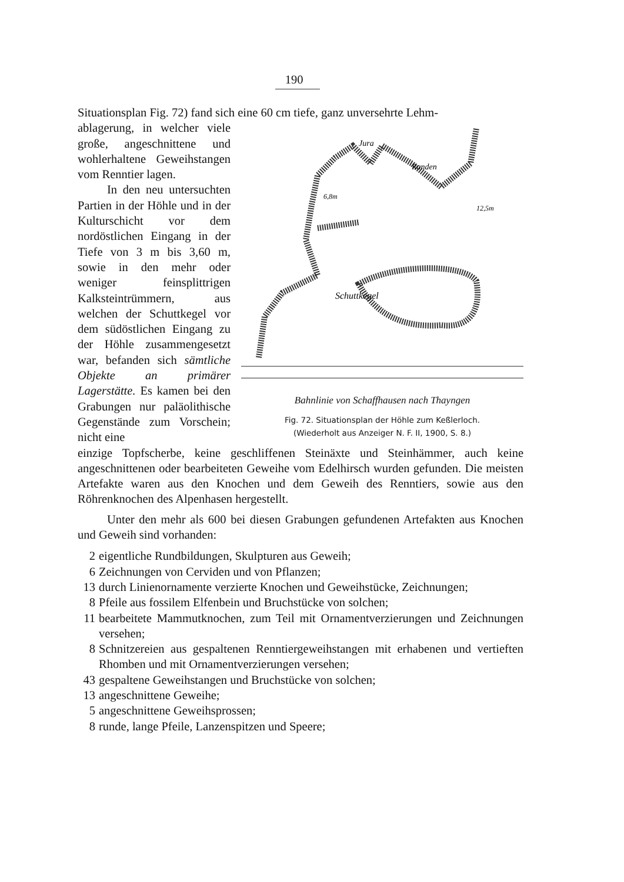190
Situationsplan Fig. 72) fand sich eine 60 cm tiefe, ganz unversehrte Lehm-
Schuttkegel
Jura
Randen
6,8m
12,5m
Bahnlinie von Schaffhausen nach Thayngen
Fig. 72. Situationsplan der Höhle zum Keßlerloch.
(Wiederholt aus Anzeiger N. F. II, 1900, S. 8.)
ablagerung, in welcher viele große, angeschnittene und wohlerhaltene Geweih­stangen vom Renntier lagen.
In den neu untersuch­ten Partien in der Höhle und in der Kulturschicht vor dem nordöstlichen Ein­gang in der Tiefe von 3 m bis 3,60 m, sowie in den mehr oder weniger fein­splittrigen Kalksteintrüm­mern, aus welchen der Schuttkegel vor dem süd­östlichen Eingang zu der Höhle zusammengesetzt war, befanden sich sämt­liche Objekte an primärer Lagerstätte. Es kamen bei den Grabungen nur pa­läolithische Gegenstände zum Vorschein; nicht eine
einzige Topfscherbe, keine geschliffenen Steinäxte und Steinhämmer, auch keine angeschnittenen oder bearbeiteten Geweihe vom Edelhirsch wur­den gefunden. Die meisten Artefakte waren aus den Knochen und dem Geweih des Renntiers, sowie aus den Röhrenknochen des Alpenhasen her­gestellt.
Unter den mehr als 600 bei diesen Grabungen gefundenen Artefakten aus Knochen und Geweih sind vorhanden:
2 eigentliche Rundbildungen, Skulpturen aus Geweih;
6 Zeichnungen von Cerviden und von Pflanzen;
13 durch Linienornamente verzierte Knochen und Geweihstücke, Zeichnungen;
8 Pfeile aus fossilem Elfenbein und Bruchstücke von solchen;
11 bearbeitete Mammutknochen, zum Teil mit Ornamentverzierungen und Zeichnungen versehen;
8 Schnitzereien aus gespaltenen Renntiergeweihstangen mit erhabenen und vertieften Rhomben und mit Ornamentverzierungen versehen;
43 gespaltene Geweihstangen und Bruchstücke von solchen;
13 angeschnittene Geweihe;
5 angeschnittene Geweihsprossen;
8 runde, lange Pfeile, Lanzenspitzen und Speere;